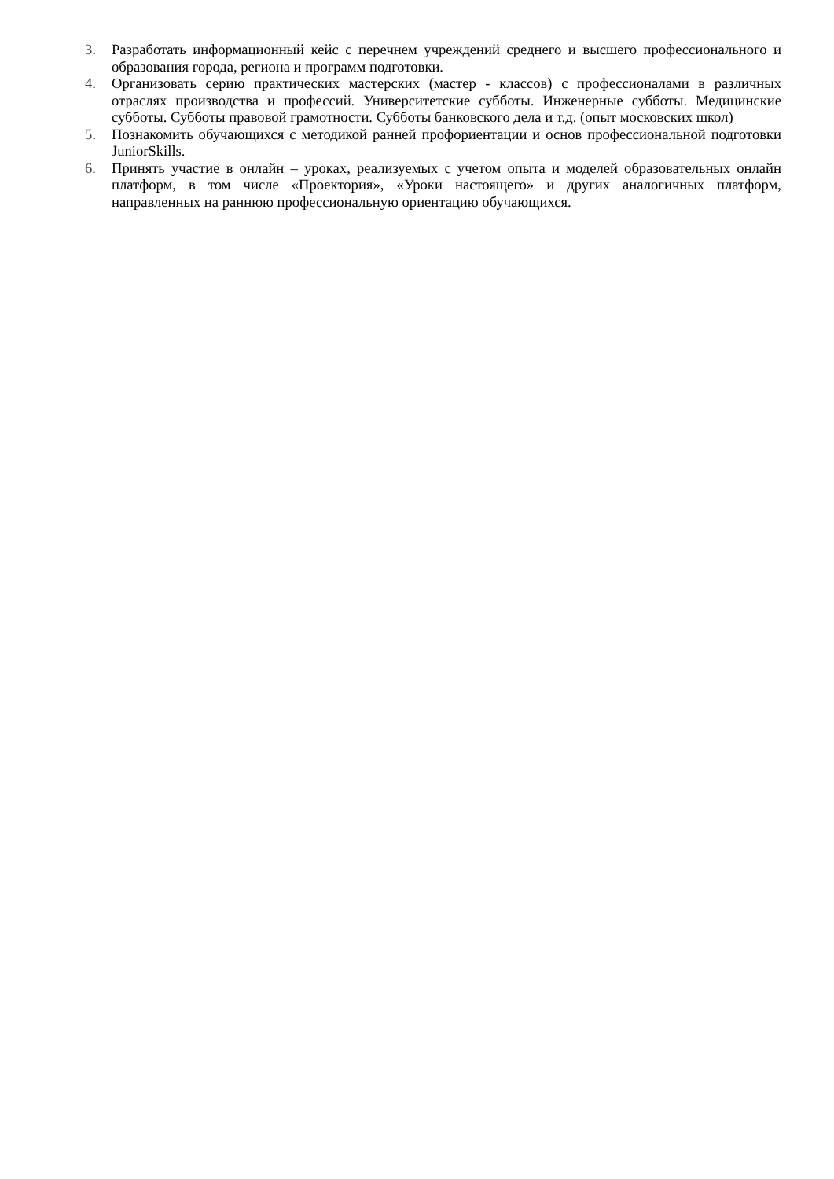3. Разработать информационный кейс с перечнем учреждений среднего и высшего профессионального и образования города, региона и программ подготовки.
4. Организовать серию практических мастерских (мастер - классов) с профессионалами в различных отраслях производства и профессий. Университетские субботы. Инженерные субботы. Медицинские субботы. Субботы правовой грамотности. Субботы банковского дела и т.д. (опыт московских школ)
5. Познакомить обучающихся с методикой ранней профориентации и основ профессиональной подготовки JuniorSkills.
6. Принять участие в онлайн – уроках, реализуемых с учетом опыта и моделей образовательных онлайн платформ, в том числе «Проектория», «Уроки настоящего» и других аналогичных платформ, направленных на раннюю профессиональную ориентацию обучающихся.